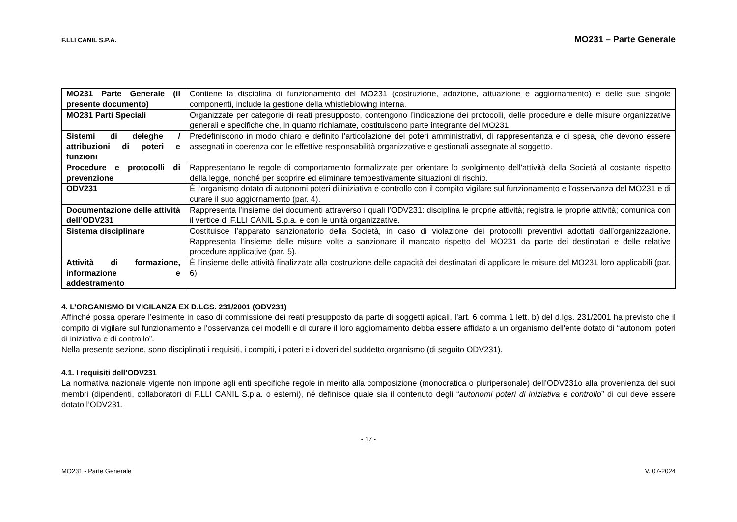F.LLI CANIL S.P.A. MO231 – Parte Generale
| MO231 Parte Generale (il presente documento) | Contiene la disciplina di funzionamento del MO231 (costruzione, adozione, attuazione e aggiornamento) e delle sue singole componenti, include la gestione della whistleblowing interna. |
| MO231 Parti Speciali | Organizzate per categorie di reati presupposto, contengono l’indicazione dei protocolli, delle procedure e delle misure organizzative generali e specifiche che, in quanto richiamate, costituiscono parte integrante del MO231. |
| Sistemi di deleghe / attribuzioni di poteri e funzioni | Predefiniscono in modo chiaro e definito l’articolazione dei poteri amministrativi, di rappresentanza e di spesa, che devono essere assegnati in coerenza con le effettive responsabilità organizzative e gestionali assegnate al soggetto. |
| Procedure e protocolli di prevenzione | Rappresentano le regole di comportamento formalizzate per orientare lo svolgimento dell'attività della Società al costante rispetto della legge, nonché per scoprire ed eliminare tempestivamente situazioni di rischio. |
| ODV231 | È l’organismo dotato di autonomi poteri di iniziativa e controllo con il compito vigilare sul funzionamento e l'osservanza del MO231 e di curare il suo aggiornamento (par. 4). |
| Documentazione delle attività dell’ODV231 | Rappresenta l’insieme dei documenti attraverso i quali l’ODV231: disciplina le proprie attività; registra le proprie attività; comunica con il vertice di F.LLI CANIL S.p.a. e con le unità organizzative. |
| Sistema disciplinare | Costituisce l’apparato sanzionatorio della Società, in caso di violazione dei protocolli preventivi adottati dall’organizzazione. Rappresenta l’insieme delle misure volte a sanzionare il mancato rispetto del MO231 da parte dei destinatari e delle relative procedure applicative (par. 5). |
| Attività di formazione, informazione e addestramento | È l’insieme delle attività finalizzate alla costruzione delle capacità dei destinatari di applicare le misure del MO231 loro applicabili (par. 6). |
4. L’ORGANISMO DI VIGILANZA EX D.LGS. 231/2001 (ODV231)
Affinché possa operare l’esimente in caso di commissione dei reati presupposto da parte di soggetti apicali, l’art. 6 comma 1 lett. b) del d.lgs. 231/2001 ha previsto che il compito di vigilare sul funzionamento e l'osservanza dei modelli e di curare il loro aggiornamento debba essere affidato a un organismo dell'ente dotato di “autonomi poteri di iniziativa e di controllo”.
Nella presente sezione, sono disciplinati i requisiti, i compiti, i poteri e i doveri del suddetto organismo (di seguito ODV231).
4.1. I requisiti dell’ODV231
La normativa nazionale vigente non impone agli enti specifiche regole in merito alla composizione (monocratica o pluripersonale) dell’ODV231o alla provenienza dei suoi membri (dipendenti, collaboratori di F.LLI CANIL S.p.a. o esterni), né definisce quale sia il contenuto degli “autonomi poteri di iniziativa e controllo” di cui deve essere dotato l’ODV231.
- 17 -
MO231 - Parte Generale V. 07-2024